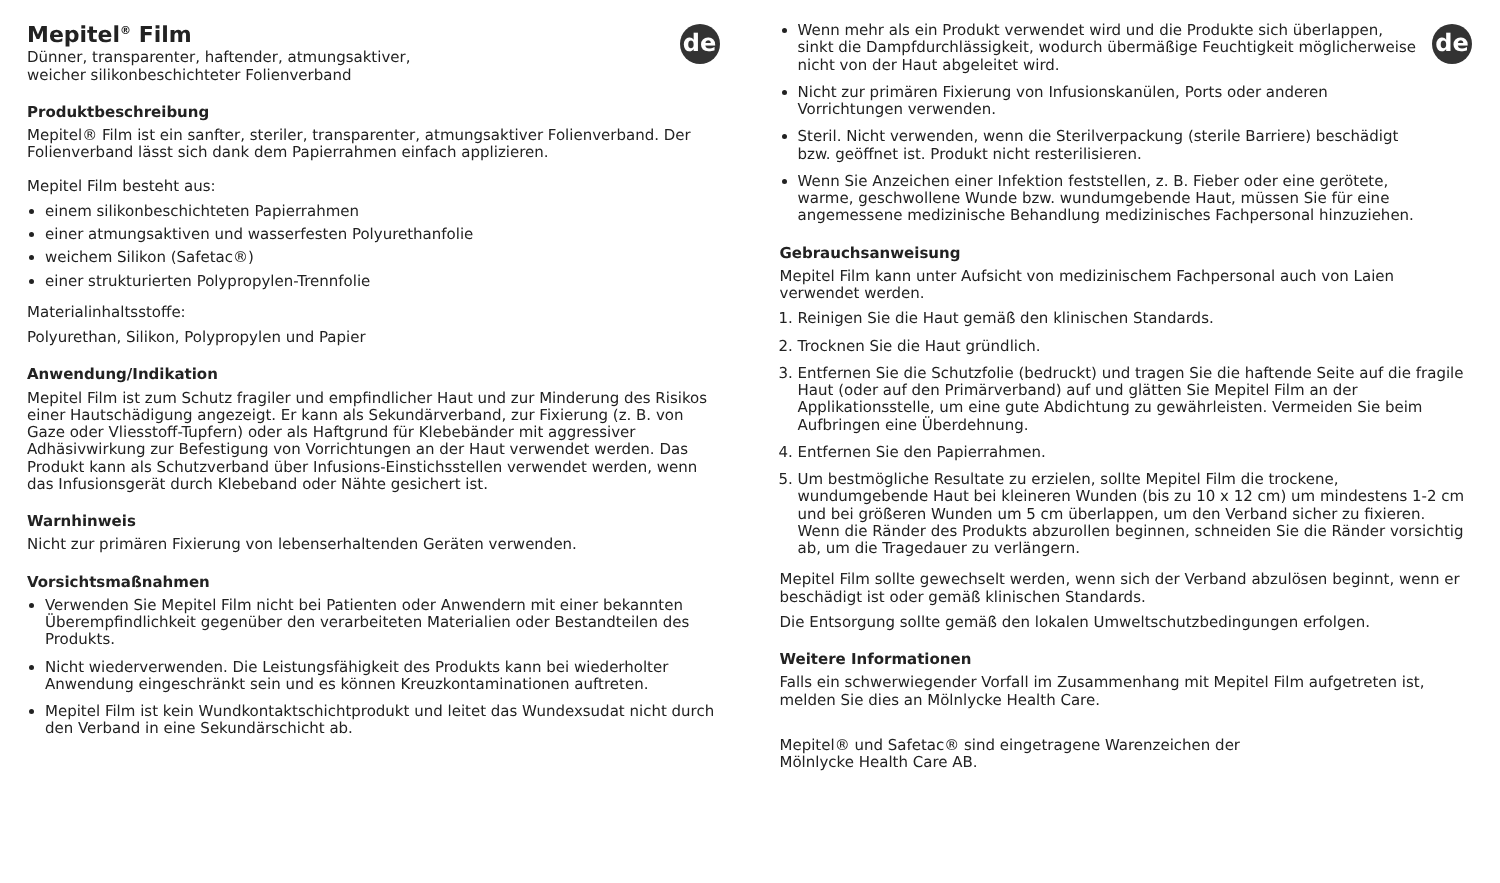de
Mepitel<sup>®</sup> Film
Dünner, transparenter, haftender, atmungsaktiver,
weicher silikonbeschichteter Folienverband
Produktbeschreibung
Mepitel® Film ist ein sanfter, steriler, transparenter, atmungsaktiver Folienverband. Der Folienverband lässt sich dank dem Papierrahmen einfach applizieren.
Mepitel Film besteht aus:
einem silikonbeschichteten Papierrahmen
einer atmungsaktiven und wasserfesten Polyurethanfolie
weichem Silikon (Safetac®)
einer strukturierten Polypropylen-Trennfolie
Materialinhaltsstoffe:
Polyurethan, Silikon, Polypropylen und Papier
Anwendung/Indikation
Mepitel Film ist zum Schutz fragiler und empfindlicher Haut und zur Minderung des Risikos einer Hautschädigung angezeigt. Er kann als Sekundärverband, zur Fixierung (z. B. von Gaze oder Vliesstoff-Tupfern) oder als Haftgrund für Klebebänder mit aggressiver Adhäsivwirkung zur Befestigung von Vorrichtungen an der Haut verwendet werden. Das Produkt kann als Schutzverband über Infusions-Einstichsstellen verwendet werden, wenn das Infusionsgerät durch Klebeband oder Nähte gesichert ist.
Warnhinweis
Nicht zur primären Fixierung von lebenserhaltenden Geräten verwenden.
Vorsichtsmaßnahmen
Verwenden Sie Mepitel Film nicht bei Patienten oder Anwendern mit einer bekannten Überempfindlichkeit gegenüber den verarbeiteten Materialien oder Bestandteilen des Produkts.
Nicht wiederverwenden. Die Leistungsfähigkeit des Produkts kann bei wiederholter Anwendung eingeschränkt sein und es können Kreuzkontaminationen auftreten.
Mepitel Film ist kein Wundkontaktschichtprodukt und leitet das Wundexsudat nicht durch den Verband in eine Sekundärschicht ab.
de
Wenn mehr als ein Produkt verwendet wird und die Produkte sich überlappen, sinkt die Dampfdurchlässigkeit, wodurch übermäßige Feuchtigkeit möglicherweise nicht von der Haut abgeleitet wird.
Nicht zur primären Fixierung von Infusionskanülen, Ports oder anderen Vorrichtungen verwenden.
Steril. Nicht verwenden, wenn die Sterilverpackung (sterile Barriere) beschädigt bzw. geöffnet ist. Produkt nicht resterilisieren.
Wenn Sie Anzeichen einer Infektion feststellen, z. B. Fieber oder eine gerötete, warme, geschwollene Wunde bzw. wundumgebende Haut, müssen Sie für eine angemessene medizinische Behandlung medizinisches Fachpersonal hinzuziehen.
Gebrauchsanweisung
Mepitel Film kann unter Aufsicht von medizinischem Fachpersonal auch von Laien verwendet werden.
1. Reinigen Sie die Haut gemäß den klinischen Standards.
2. Trocknen Sie die Haut gründlich.
3. Entfernen Sie die Schutzfolie (bedruckt) und tragen Sie die haftende Seite auf die fragile Haut (oder auf den Primärverband) auf und glätten Sie Mepitel Film an der Applikationsstelle, um eine gute Abdichtung zu gewährleisten. Vermeiden Sie beim Aufbringen eine Überdehnung.
4. Entfernen Sie den Papierrahmen.
5. Um bestmögliche Resultate zu erzielen, sollte Mepitel Film die trockene, wundumgebende Haut bei kleineren Wunden (bis zu 10 x 12 cm) um mindestens 1-2 cm und bei größeren Wunden um 5 cm überlappen, um den Verband sicher zu fixieren. Wenn die Ränder des Produkts abzurollen beginnen, schneiden Sie die Ränder vorsichtig ab, um die Tragedauer zu verlängern.
Mepitel Film sollte gewechselt werden, wenn sich der Verband abzulösen beginnt, wenn er beschädigt ist oder gemäß klinischen Standards.
Die Entsorgung sollte gemäß den lokalen Umweltschutzbedingungen erfolgen.
Weitere Informationen
Falls ein schwerwiegender Vorfall im Zusammenhang mit Mepitel Film aufgetreten ist, melden Sie dies an Mölnlycke Health Care.
Mepitel® und Safetac® sind eingetragene Warenzeichen der
Mölnlycke Health Care AB.